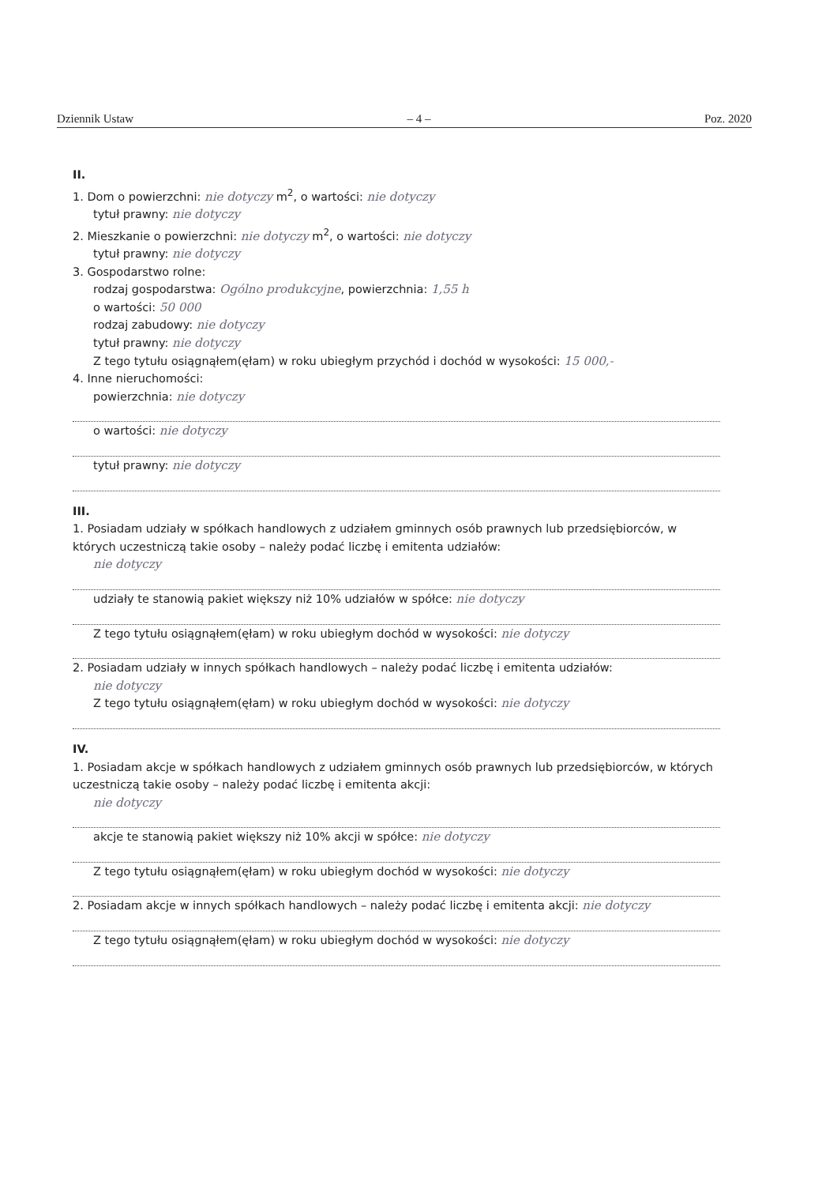Dziennik Ustaw – 4 – Poz. 2020
II.
1. Dom o powierzchni: nie dotyczy m<sup>2</sup>, o wartości: nie dotyczy
tytuł prawny: nie dotyczy
2. Mieszkanie o powierzchni: nie dotyczy m<sup>2</sup>, o wartości: nie dotyczy
tytuł prawny: nie dotyczy
3. Gospodarstwo rolne:
rodzaj gospodarstwa: Ogólno produkcyjne, powierzchnia: 1,55 h
o wartości: 50 000
rodzaj zabudowy: nie dotyczy
tytuł prawny: nie dotyczy
Z tego tytułu osiągnąłem(ęłam) w roku ubiegłym przychód i dochód w wysokości: 15 000,-
4. Inne nieruchomości:
powierzchnia: nie dotyczy
o wartości: nie dotyczy
tytuł prawny: nie dotyczy
III.
1. Posiadam udziały w spółkach handlowych z udziałem gminnych osób prawnych lub przedsiębiorców, w których uczestniczą takie osoby – należy podać liczbę i emitenta udziałów:
nie dotyczy
udziały te stanowią pakiet większy niż 10% udziałów w spółce: nie dotyczy
Z tego tytułu osiągnąłem(ęłam) w roku ubiegłym dochód w wysokości: nie dotyczy
2. Posiadam udziały w innych spółkach handlowych – należy podać liczbę i emitenta udziałów:
nie dotyczy
Z tego tytułu osiągnąłem(ęłam) w roku ubiegłym dochód w wysokości: nie dotyczy
IV.
1. Posiadam akcje w spółkach handlowych z udziałem gminnych osób prawnych lub przedsiębiorców, w których uczestniczą takie osoby – należy podać liczbę i emitenta akcji:
nie dotyczy
akcje te stanowią pakiet większy niż 10% akcji w spółce: nie dotyczy
Z tego tytułu osiągnąłem(ęłam) w roku ubiegłym dochód w wysokości: nie dotyczy
2. Posiadam akcje w innych spółkach handlowych – należy podać liczbę i emitenta akcji: nie dotyczy
Z tego tytułu osiągnąłem(ęłam) w roku ubiegłym dochód w wysokości: nie dotyczy